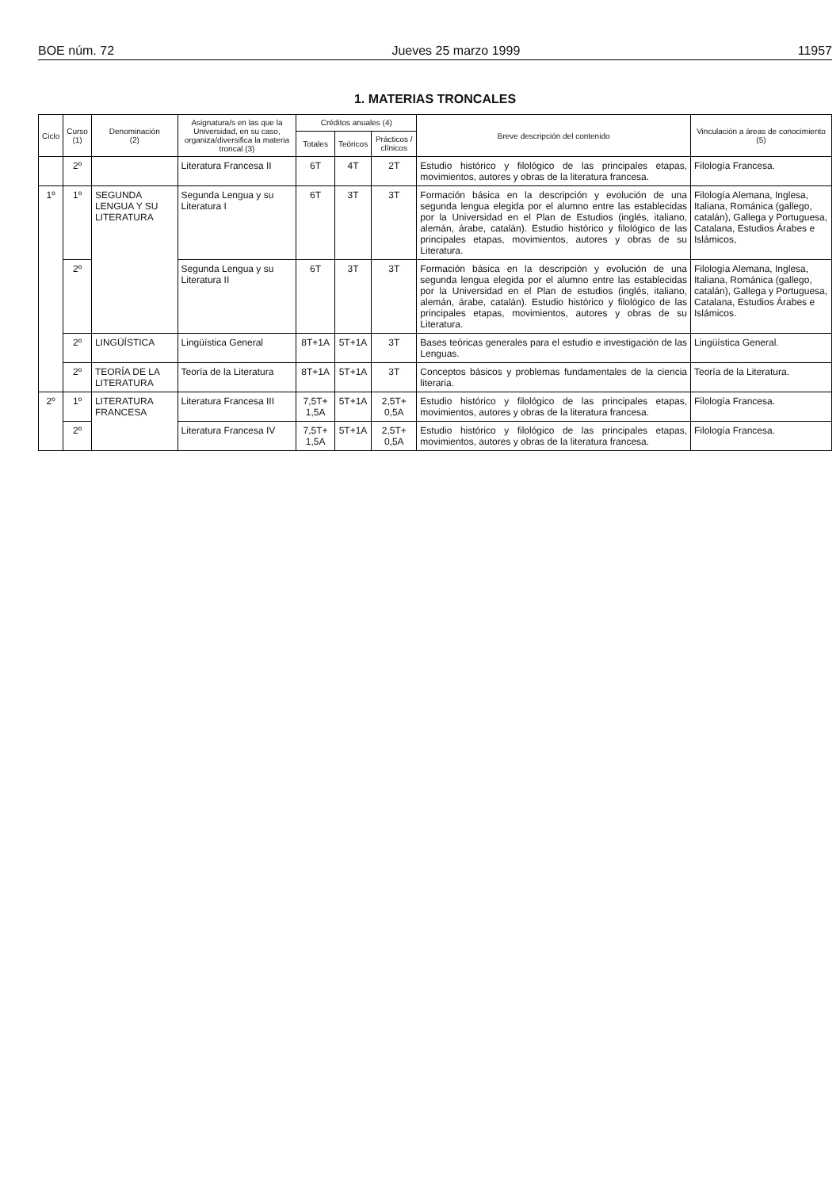BOE núm. 72 Jueves 25 marzo 1999 11957
1. MATERIAS TRONCALES
| Ciclo | Curso (1) | Denominación (2) | Asignatura/s en las que la Universidad, en su caso, organiza/diversifica la materia troncal (3) | Créditos anuales (4) | | | Breve descripción del contenido | Vinculación a áreas de conocimiento (5) |
| --- | --- | --- | --- | --- | --- | --- | --- | --- |
| | | | | Totales | Teóricos | Prácticos / clínicos | | |
| | 2º | | Literatura Francesa II | 6T | 4T | 2T | Estudio histórico y filológico de las principales etapas, movimientos, autores y obras de la literatura francesa. | Filología Francesa. |
| 1º | 1º | SEGUNDA LENGUA Y SU LITERATURA | Segunda Lengua y su Literatura I | 6T | 3T | 3T | Formación básica en la descripción y evolución de una segunda lengua elegida por el alumno entre las establecidas por la Universidad en el Plan de Estudios (inglés, italiano, alemán, árabe, catalán). Estudio histórico y filológico de las principales etapas, movimientos, autores y obras de su Literatura. | Filología Alemana, Inglesa, Italiana, Románica (gallego, catalán), Gallega y Portuguesa, Catalana, Estudios Árabes e Islámicos, |
| | 2º | | Segunda Lengua y su Literatura II | 6T | 3T | 3T | Formación básica en la descripción y evolución de una segunda lengua elegida por el alumno entre las establecidas por la Universidad en el Plan de estudios (inglés, italiano, alemán, árabe, catalán). Estudio histórico y filológico de las principales etapas, movimientos, autores y obras de su Literatura. | Filología Alemana, Inglesa, Italiana, Románica (gallego, catalán), Gallega y Portuguesa, Catalana, Estudios Árabes e Islámicos. |
| | 2º | LINGÜÍSTICA | Lingüística General | 8T+1A | 5T+1A | 3T | Bases teóricas generales para el estudio e investigación de las Lenguas. | Lingüística General. |
| | 2º | TEORÍA DE LA LITERATURA | Teoría de la Literatura | 8T+1A | 5T+1A | 3T | Conceptos básicos y problemas fundamentales de la ciencia literaria. | Teoría de la Literatura. |
| 2º | 1º | LITERATURA FRANCESA | Literatura Francesa III | 7,5T+ 1,5A | 5T+1A | 2,5T+ 0,5A | Estudio histórico y filológico de las principales etapas, movimientos, autores y obras de la literatura francesa. | Filología Francesa. |
| | 2º | | Literatura Francesa IV | 7,5T+ 1,5A | 5T+1A | 2,5T+ 0,5A | Estudio histórico y filológico de las principales etapas, movimientos, autores y obras de la literatura francesa. | Filología Francesa. |